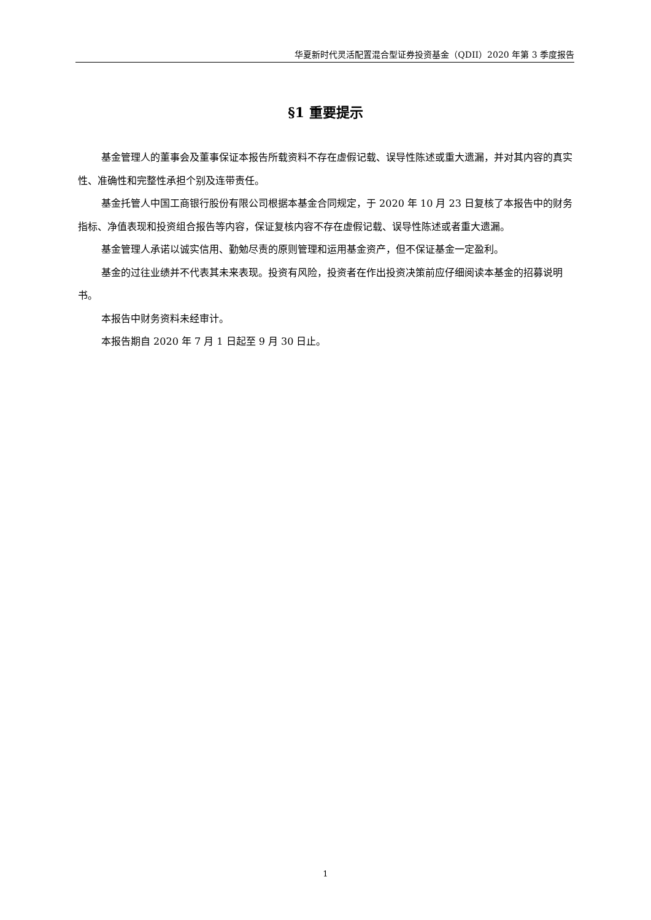华夏新时代灵活配置混合型证券投资基金（QDII）2020 年第 3 季度报告
§1 重要提示
基金管理人的董事会及董事保证本报告所载资料不存在虚假记载、误导性陈述或重大遗漏，并对其内容的真实性、准确性和完整性承担个别及连带责任。
基金托管人中国工商银行股份有限公司根据本基金合同规定，于 2020 年 10 月 23 日复核了本报告中的财务指标、净值表现和投资组合报告等内容，保证复核内容不存在虚假记载、误导性陈述或者重大遗漏。
基金管理人承诺以诚实信用、勤勉尽责的原则管理和运用基金资产，但不保证基金一定盈利。
基金的过往业绩并不代表其未来表现。投资有风险，投资者在作出投资决策前应仔细阅读本基金的招募说明书。
本报告中财务资料未经审计。
本报告期自 2020 年 7 月 1 日起至 9 月 30 日止。
1